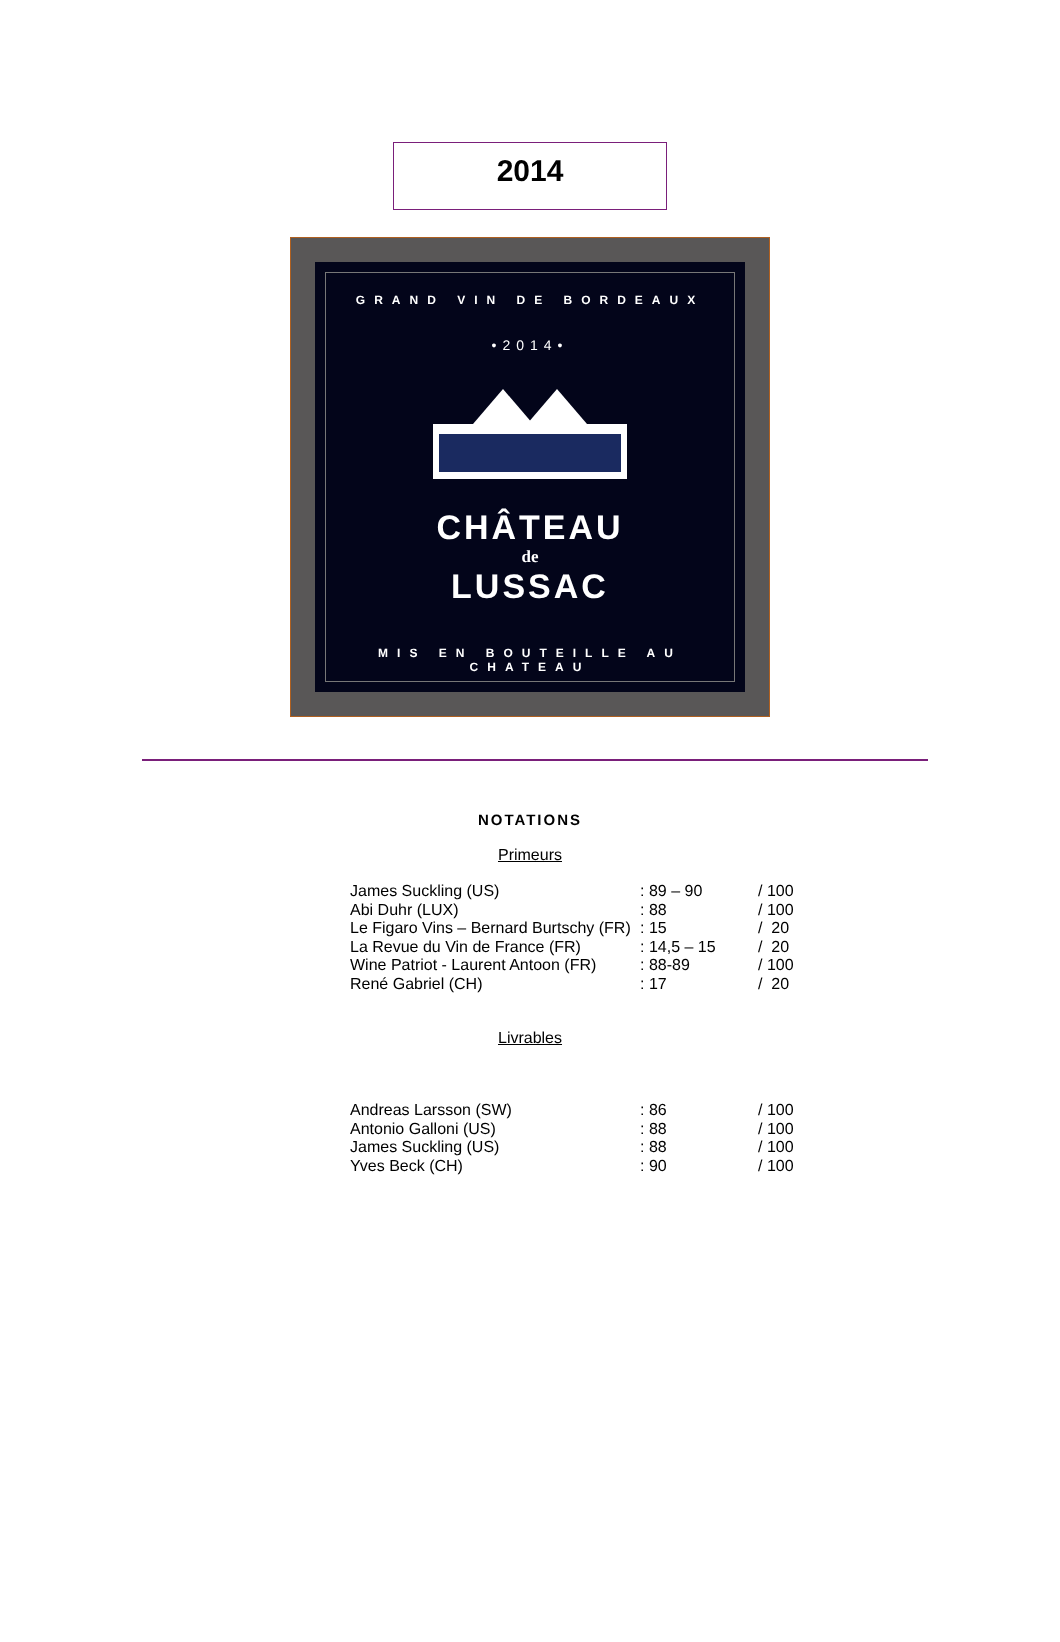2014
GRAND VIN DE BORDEAUX
•2014•
CHÂTEAU
de
LUSSAC
MIS EN BOUTEILLE AU CHATEAU
NOTATIONS
Primeurs
| James Suckling (US) | : 89 – 90 | / 100 |
| Abi Duhr (LUX) | : 88 | / 100 |
| Le Figaro Vins – Bernard Burtschy (FR) | : 15 | / 20 |
| La Revue du Vin de France (FR) | : 14,5 – 15 | / 20 |
| Wine Patriot - Laurent Antoon (FR) | : 88-89 | / 100 |
| René Gabriel (CH) | : 17 | / 20 |
Livrables
| Andreas Larsson (SW) | : 86 | / 100 |
| Antonio Galloni (US) | : 88 | / 100 |
| James Suckling (US) | : 88 | / 100 |
| Yves Beck (CH) | : 90 | / 100 |